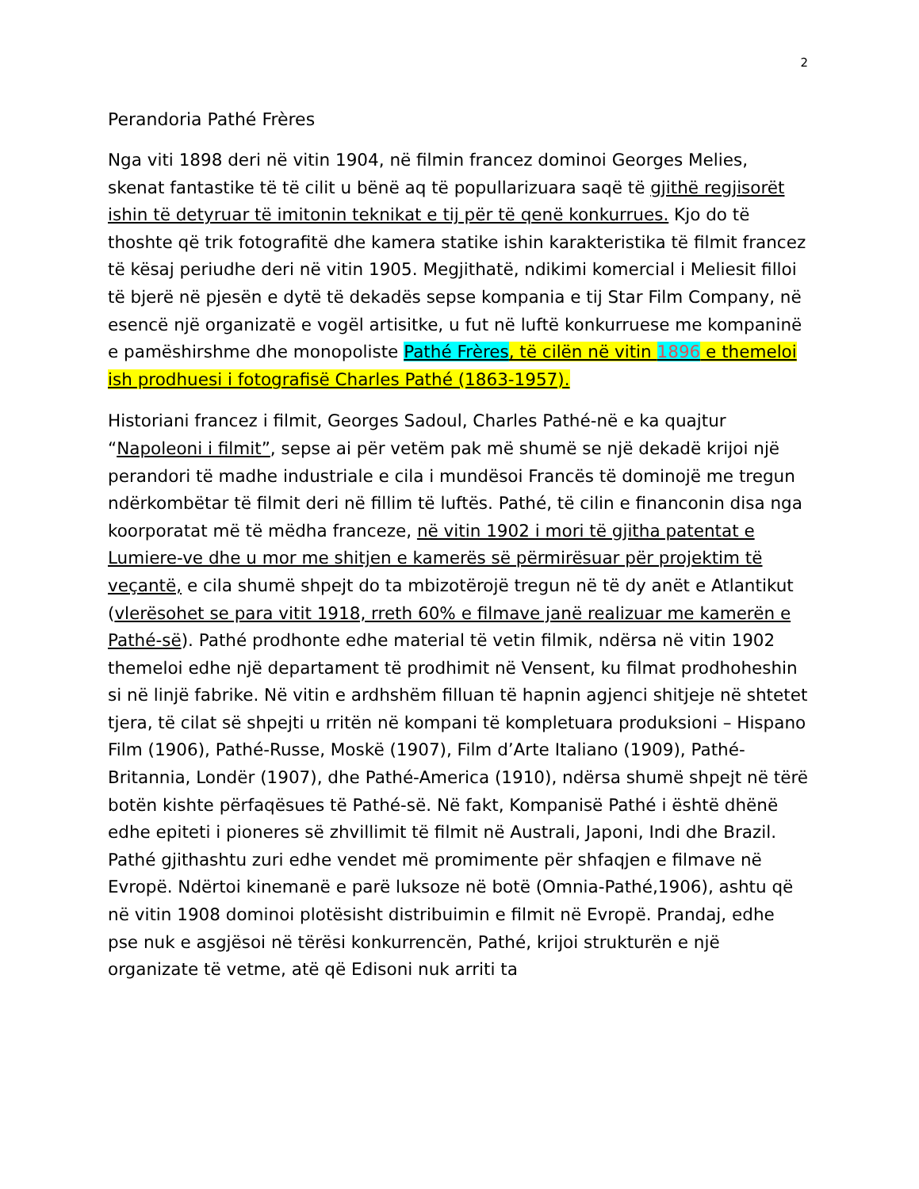2
Perandoria Pathé Frères
Nga viti 1898 deri në vitin 1904, në filmin francez dominoi Georges Melies, skenat fantastike të të cilit u bënë aq të popullarizuara saqë të gjithë regjisorët ishin të detyruar të imitonin teknikat e tij për të qenë konkurrues. Kjo do të thoshte që trik fotografitë dhe kamera statike ishin karakteristika të filmit francez të kësaj periudhe deri në vitin 1905. Megjithatë, ndikimi komercial i Meliesit filloi të bjerë në pjesën e dytë të dekadës sepse kompania e tij Star Film Company, në esencë një organizatë e vogël artisitke, u fut në luftë konkurruese me kompaninë e pamëshirshme dhe monopoliste Pathé Frères, të cilën në vitin 1896 e themeloi ish prodhuesi i fotografisë Charles Pathé (1863-1957).
Historiani francez i filmit, Georges Sadoul, Charles Pathé-në e ka quajtur “Napoleoni i filmit”, sepse ai për vetëm pak më shumë se një dekadë krijoi një perandori të madhe industriale e cila i mundësoi Francës të dominojë me tregun ndërkombëtar të filmit deri në fillim të luftës. Pathé, të cilin e financonin disa nga koorporatat më të mëdha franceze, në vitin 1902 i mori të gjitha patentat e Lumiere-ve dhe u mor me shitjen e kamerës së përmirësuar për projektim të veçantë, e cila shumë shpejt do ta mbizotërojë tregun në të dy anët e Atlantikut (vlerësohet se para vitit 1918, rreth 60% e filmave janë realizuar me kamerën e Pathé-së). Pathé prodhonte edhe material të vetin filmik, ndërsa në vitin 1902 themeloi edhe një departament të prodhimit në Vensent, ku filmat prodhoheshin si në linjë fabrike. Në vitin e ardhshëm filluan të hapnin agjenci shitjeje në shtetet tjera, të cilat së shpejti u rritën në kompani të kompletuara produksioni – Hispano Film (1906), Pathé-Russe, Moskë (1907), Film d’Arte Italiano (1909), Pathé-Britannia, Londër (1907), dhe Pathé-America (1910), ndërsa shumë shpejt në tërë botën kishte përfaqësues të Pathé-së. Në fakt, Kompanisë Pathé i është dhënë edhe epiteti i pioneres së zhvillimit të filmit në Australi, Japoni, Indi dhe Brazil. Pathé gjithashtu zuri edhe vendet më promimente për shfaqjen e filmave në Evropë. Ndërtoi kinemanë e parë luksoze në botë (Omnia-Pathé,1906), ashtu që në vitin 1908 dominoi plotësisht distribuimin e filmit në Evropë. Prandaj, edhe pse nuk e asgjësoi në tërësi konkurrencën, Pathé, krijoi strukturën e një organizate të vetme, atë që Edisoni nuk arriti ta